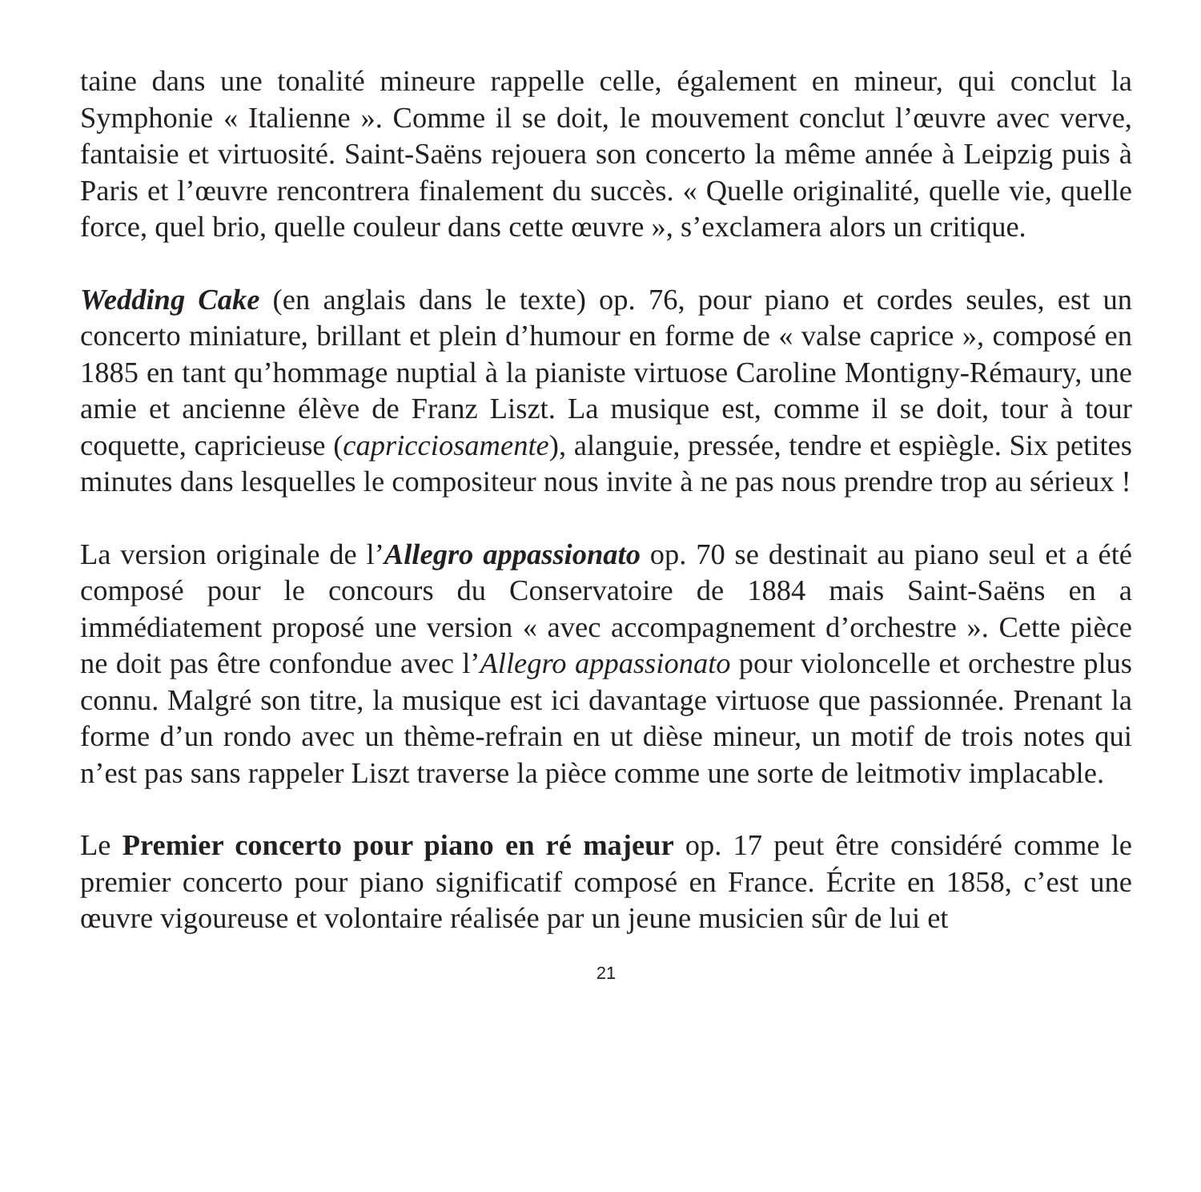taine dans une tonalité mineure rappelle celle, également en mineur, qui conclut la Symphonie « Italienne ». Comme il se doit, le mouvement conclut l’œuvre avec verve, fantaisie et virtuosité. Saint-Saëns rejouera son concerto la même année à Leipzig puis à Paris et l’œuvre rencontrera finalement du succès. « Quelle originalité, quelle vie, quelle force, quel brio, quelle couleur dans cette œuvre », s’exclamera alors un critique.
Wedding Cake (en anglais dans le texte) op. 76, pour piano et cordes seules, est un concerto miniature, brillant et plein d’humour en forme de « valse caprice », composé en 1885 en tant qu’hommage nuptial à la pianiste virtuose Caroline Montigny-Rémaury, une amie et ancienne élève de Franz Liszt. La musique est, comme il se doit, tour à tour coquette, capricieuse (capricciosamente), alanguie, pressée, tendre et espiègle. Six petites minutes dans lesquelles le compositeur nous invite à ne pas nous prendre trop au sérieux !
La version originale de l’Allegro appassionato op. 70 se destinait au piano seul et a été composé pour le concours du Conservatoire de 1884 mais Saint-Saëns en a immédiatement proposé une version « avec accompagnement d’orchestre ». Cette pièce ne doit pas être confondue avec l’Allegro appassionato pour violoncelle et orchestre plus connu. Malgré son titre, la musique est ici davantage virtuose que passionnée. Prenant la forme d’un rondo avec un thème-refrain en ut dièse mineur, un motif de trois notes qui n’est pas sans rappeler Liszt traverse la pièce comme une sorte de leitmotiv implacable.
Le Premier concerto pour piano en ré majeur op. 17 peut être considéré comme le premier concerto pour piano significatif composé en France. Écrite en 1858, c’est une œuvre vigoureuse et volontaire réalisée par un jeune musicien sûr de lui et
21